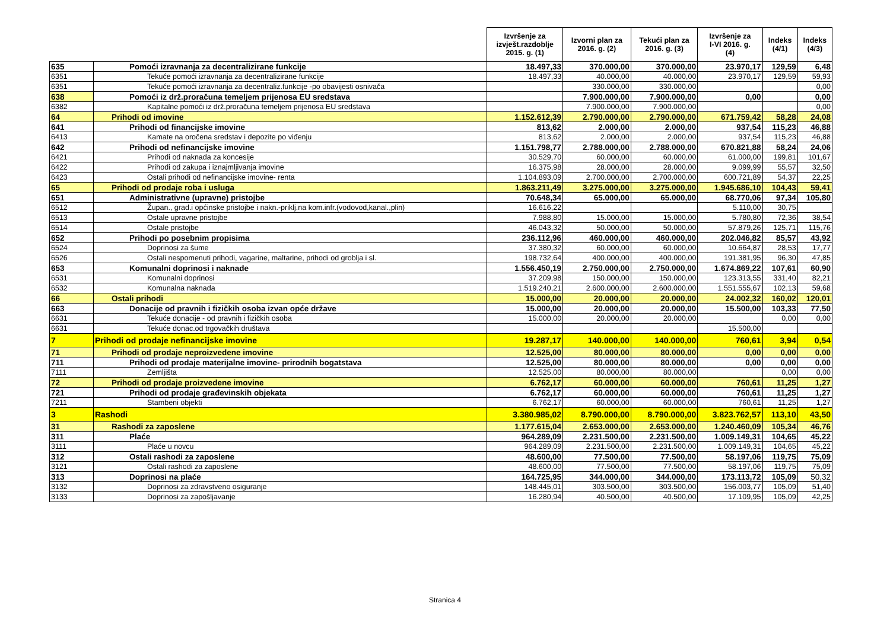| | | Izvršenje za izvješt.razdoblje 2015. g. (1) | Izvorni plan za 2016. g. (2) | Tekući plan za 2016. g. (3) | Izvršenje za I-VI 2016. g. (4) | Indeks (4/1) | Indeks (4/3) |
| --- | --- | --- | --- | --- | --- | --- | --- |
| 635 | Pomoći izravnanja za decentralizirane funkcije | 18.497,33 | 370.000,00 | 370.000,00 | 23.970,17 | 129,59 | 6,48 |
| 6351 | Tekuće pomoći izravnanja za decentralizirane funkcije | 18.497,33 | 40.000,00 | 40.000,00 | 23.970,17 | 129,59 | 59,93 |
| 6351 | Tekuće pomoći izravnanja za decentraliz.funkcije -po obavijesti osnivača | | 330.000,00 | 330.000,00 | | | 0,00 |
| 638 | Pomoći iz drž.proračuna temeljem prijenosa EU sredstava | | 7.900.000,00 | 7.900.000,00 | 0,00 | | 0,00 |
| 6382 | Kapitalne pomoći iz drž.proračuna temeljem prijenosa EU sredstava | | 7.900.000,00 | 7.900.000,00 | | | 0,00 |
| 64 | Prihodi od imovine | 1.152.612,39 | 2.790.000,00 | 2.790.000,00 | 671.759,42 | 58,28 | 24,08 |
| 641 | Prihodi od financijske imovine | 813,62 | 2.000,00 | 2.000,00 | 937,54 | 115,23 | 46,88 |
| 6413 | Kamate na oročena sredstav i depozite po viđenju | 813,62 | 2.000,00 | 2.000,00 | 937,54 | 115,23 | 46,88 |
| 642 | Prihodi od nefinancijske imovine | 1.151.798,77 | 2.788.000,00 | 2.788.000,00 | 670.821,88 | 58,24 | 24,06 |
| 6421 | Prihodi od naknada za koncesije | 30.529,70 | 60.000,00 | 60.000,00 | 61.000,00 | 199,81 | 101,67 |
| 6422 | Prihodi od zakupa i iznajmljivanja imovine | 16.375,98 | 28.000,00 | 28.000,00 | 9.099,99 | 55,57 | 32,50 |
| 6423 | Ostali prihodi od nefinancijske imovine- renta | 1.104.893,09 | 2.700.000,00 | 2.700.000,00 | 600.721,89 | 54,37 | 22,25 |
| 65 | Prihodi od prodaje roba i usluga | 1.863.211,49 | 3.275.000,00 | 3.275.000,00 | 1.945.686,10 | 104,43 | 59,41 |
| 651 | Administrativne (upravne) pristojbe | 70.648,34 | 65.000,00 | 65.000,00 | 68.770,06 | 97,34 | 105,80 |
| 6512 | Župan., grad.i općinske pristojbe i nakn.-priklj.na kom.infr.(vodovod,kanal.,plin) | 16.616,22 | | | 5.110,00 | 30,75 | |
| 6513 | Ostale upravne pristojbe | 7.988,80 | 15.000,00 | 15.000,00 | 5.780,80 | 72,36 | 38,54 |
| 6514 | Ostale pristojbe | 46.043,32 | 50.000,00 | 50.000,00 | 57.879,26 | 125,71 | 115,76 |
| 652 | Prihodi po posebnim propisima | 236.112,96 | 460.000,00 | 460.000,00 | 202.046,82 | 85,57 | 43,92 |
| 6524 | Doprinosi za šume | 37.380,32 | 60.000,00 | 60.000,00 | 10.664,87 | 28,53 | 17,77 |
| 6526 | Ostali nespomenuti prihodi, vagarine, maltarine, prihodi od groblja i sl. | 198.732,64 | 400.000,00 | 400.000,00 | 191.381,95 | 96,30 | 47,85 |
| 653 | Komunalni doprinosi i naknade | 1.556.450,19 | 2.750.000,00 | 2.750.000,00 | 1.674.869,22 | 107,61 | 60,90 |
| 6531 | Komunalni doprinosi | 37.209,98 | 150.000,00 | 150.000,00 | 123.313,55 | 331,40 | 82,21 |
| 6532 | Komunalna naknada | 1.519.240,21 | 2.600.000,00 | 2.600.000,00 | 1.551.555,67 | 102,13 | 59,68 |
| 66 | Ostali prihodi | 15.000,00 | 20.000,00 | 20.000,00 | 24.002,32 | 160,02 | 120,01 |
| 663 | Donacije od pravnih i fizičkih osoba izvan opće države | 15.000,00 | 20.000,00 | 20.000,00 | 15.500,00 | 103,33 | 77,50 |
| 6631 | Tekuće donacije - od pravnih i fizičkih osoba | 15.000,00 | 20.000,00 | 20.000,00 | | 0,00 | 0,00 |
| 6631 | Tekuće donac.od trgovačkih društava | | | | 15.500,00 | | |
| 7 | Prihodi od prodaje nefinancijske imovine | 19.287,17 | 140.000,00 | 140.000,00 | 760,61 | 3,94 | 0,54 |
| 71 | Prihodi od prodaje neproizvedene imovine | 12.525,00 | 80.000,00 | 80.000,00 | 0,00 | 0,00 | 0,00 |
| 711 | Prihodi od prodaje materijalne imovine- prirodnih bogatstava | 12.525,00 | 80.000,00 | 80.000,00 | 0,00 | 0,00 | 0,00 |
| 7111 | Zemljišta | 12.525,00 | 80.000,00 | 80.000,00 | | 0,00 | 0,00 |
| 72 | Prihodi od prodaje proizvedene imovine | 6.762,17 | 60.000,00 | 60.000,00 | 760,61 | 11,25 | 1,27 |
| 721 | Prihodi od prodaje građevinskih objekata | 6.762,17 | 60.000,00 | 60.000,00 | 760,61 | 11,25 | 1,27 |
| 7211 | Stambeni objekti | 6.762,17 | 60.000,00 | 60.000,00 | 760,61 | 11,25 | 1,27 |
| 3 | Rashodi | 3.380.985,02 | 8.790.000,00 | 8.790.000,00 | 3.823.762,57 | 113,10 | 43,50 |
| 31 | Rashodi za zaposlene | 1.177.615,04 | 2.653.000,00 | 2.653.000,00 | 1.240.460,09 | 105,34 | 46,76 |
| 311 | Plaće | 964.289,09 | 2.231.500,00 | 2.231.500,00 | 1.009.149,31 | 104,65 | 45,22 |
| 3111 | Plaće u novcu | 964.289,09 | 2.231.500,00 | 2.231.500,00 | 1.009.149,31 | 104,65 | 45,22 |
| 312 | Ostali rashodi za zaposlene | 48.600,00 | 77.500,00 | 77.500,00 | 58.197,06 | 119,75 | 75,09 |
| 3121 | Ostali rashodi za zaposlene | 48.600,00 | 77.500,00 | 77.500,00 | 58.197,06 | 119,75 | 75,09 |
| 313 | Doprinosi na plaće | 164.725,95 | 344.000,00 | 344.000,00 | 173.113,72 | 105,09 | 50,32 |
| 3132 | Doprinosi za zdravstveno osiguranje | 148.445,01 | 303.500,00 | 303.500,00 | 156.003,77 | 105,09 | 51,40 |
| 3133 | Doprinosi za zapošljavanje | 16.280,94 | 40.500,00 | 40.500,00 | 17.109,95 | 105,09 | 42,25 |
Stranica 4